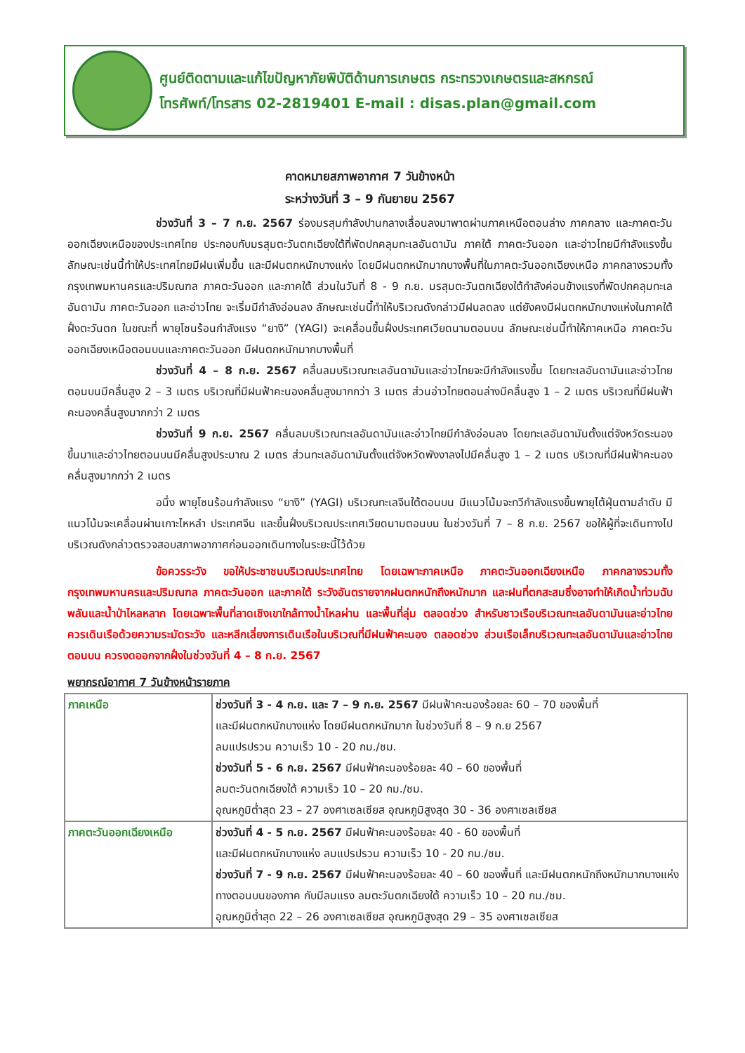ศูนย์ติดตามและแก้ไขปัญหาภัยพิบัติด้านการเกษตร กระทรวงเกษตรและสหกรณ์
โทรศัพท์/โทรสาร 02-2819401 E-mail : disas.plan@gmail.com
คาดหมายสภาพอากาศ 7 วันข้างหน้า
ระหว่างวันที่ 3 – 9 กันยายน 2567
ช่วงวันที่ 3 – 7 ก.ย. 2567 ร่องมรสุมกำลังปานกลางเลื่อนลงมาพาดผ่านภาคเหนือตอนล่าง ภาคกลาง และภาคตะวันออกเฉียงเหนือของประเทศไทย ประกอบกับมรสุมตะวันตกเฉียงใต้ที่พัดปกคลุมทะเลอันดามัน ภาคใต้ ภาคตะวันออก และอ่าวไทยมีกำลังแรงขึ้น ลักษณะเช่นนี้ทำให้ประเทศไทยมีฝนเพิ่มขึ้น และมีฝนตกหนักบางแห่ง โดยมีฝนตกหนักมากบางพื้นที่ในภาคตะวันออกเฉียงเหนือ ภาคกลางรวมทั้งกรุงเทพมหานครและปริมณฑล ภาคตะวันออก และภาคใต้ ส่วนในวันที่ 8 - 9 ก.ย. มรสุมตะวันตกเฉียงใต้กำลังค่อนข้างแรงที่พัดปกคลุมทะเลอันดามัน ภาคตะวันออก และอ่าวไทย จะเริ่มมีกำลังอ่อนลง ลักษณะเช่นนี้ทำให้บริเวณดังกล่าวมีฝนลดลง แต่ยังคงมีฝนตกหนักบางแห่งในภาคใต้ฝั่งตะวันตก ในขณะที่ พายุโซนร้อนกำลังแรง “ยางิ” (YAGI) จะเคลื่อนขึ้นฝั่งประเทศเวียดนามตอนบน ลักษณะเช่นนี้ทำให้ภาคเหนือ ภาคตะวันออกเฉียงเหนือตอนบนและภาคตะวันออก มีฝนตกหนักมากบางพื้นที่
ช่วงวันที่ 4 – 8 ก.ย. 2567 คลื่นลมบริเวณทะเลอันดามันและอ่าวไทยจะมีกำลังแรงขึ้น โดยทะเลอันดามันและอ่าวไทยตอนบนมีคลื่นสูง 2 – 3 เมตร บริเวณที่มีฝนฟ้าคะนองคลื่นสูงมากกว่า 3 เมตร ส่วนอ่าวไทยตอนล่างมีคลื่นสูง 1 – 2 เมตร บริเวณที่มีฝนฟ้าคะนองคลื่นสูงมากกว่า 2 เมตร
ช่วงวันที่ 9 ก.ย. 2567 คลื่นลมบริเวณทะเลอันดามันและอ่าวไทยมีกำลังอ่อนลง โดยทะเลอันดามันตั้งแต่จังหวัดระนองขึ้นมาและอ่าวไทยตอนบนมีคลื่นสูงประมาณ 2 เมตร ส่วนทะเลอันดามันตั้งแต่จังหวัดพังงาลงไปมีคลื่นสูง 1 – 2 เมตร บริเวณที่มีฝนฟ้าคะนองคลื่นสูงมากกว่า 2 เมตร
อนึ่ง พายุโซนร้อนกำลังแรง “ยางิ” (YAGI) บริเวณทะเลจีนใต้ตอนบน มีแนวโน้มจะทวีกำลังแรงขึ้นพายุไต้ฝุ่นตามลำดับ มีแนวโน้มจะเคลื่อนผ่านเกาะไหหลำ ประเทศจีน และขึ้นฝั่งบริเวณประเทศเวียดนามตอนบน ในช่วงวันที่ 7 – 8 ก.ย. 2567 ขอให้ผู้ที่จะเดินทางไปบริเวณดังกล่าวตรวจสอบสภาพอากาศก่อนออกเดินทางในระยะนี้ไว้ด้วย
ข้อควรระวัง ขอให้ประชาชนบริเวณประเทศไทย โดยเฉพาะภาคเหนือ ภาคตะวันออกเฉียงเหนือ ภาคกลางรวมทั้งกรุงเทพมหานครและปริมณฑล ภาคตะวันออก และภาคใต้ ระวังอันตรายจากฝนตกหนักถึงหนักมาก และฝนที่ตกสะสมซึ่งอาจทำให้เกิดน้ำท่วมฉับพลันและน้ำป่าไหลหลาก โดยเฉพาะพื้นที่ลาดเชิงเขาใกล้ทางน้ำไหลผ่าน และพื้นที่ลุ่ม ตลอดช่วง สำหรับชาวเรือบริเวณทะเลอันดามันและอ่าวไทยควรเดินเรือด้วยความระมัดระวัง และหลีกเลี่ยงการเดินเรือในบริเวณที่มีฝนฟ้าคะนอง ตลอดช่วง ส่วนเรือเล็กบริเวณทะเลอันดามันและอ่าวไทยตอนบน ควรงดออกจากฝั่งในช่วงวันที่ 4 – 8 ก.ย. 2567
พยากรณ์อากาศ 7 วันข้างหน้ารายภาค
| ภาคเหนือ | ช่วงวันที่ 3 - 4 ก.ย. และ 7 – 9 ก.ย. 2567 มีฝนฟ้าคะนองร้อยละ 60 – 70 ของพื้นที่ และมีฝนตกหนักบางแห่ง โดยมีฝนตกหนักมาก ในช่วงวันที่ 8 – 9 ก.ย 2567 ลมแปรปรวน ความเร็ว 10 - 20 กม./ชม. ช่วงวันที่ 5 - 6 ก.ย. 2567 มีฝนฟ้าคะนองร้อยละ 40 – 60 ของพื้นที่ ลมตะวันตกเฉียงใต้ ความเร็ว 10 – 20 กม./ชม. อุณหภูมิต่ำสุด 23 – 27 องศาเซลเซียส อุณหภูมิสูงสุด 30 - 36 องศาเซลเซียส |
| ภาคตะวันออกเฉียงเหนือ | ช่วงวันที่ 4 - 5 ก.ย. 2567 มีฝนฟ้าคะนองร้อยละ 40 - 60 ของพื้นที่ และมีฝนตกหนักบางแห่ง ลมแปรปรวน ความเร็ว 10 - 20 กม./ชม. ช่วงวันที่ 7 - 9 ก.ย. 2567 มีฝนฟ้าคะนองร้อยละ 40 – 60 ของพื้นที่ และมีฝนตกหนักถึงหนักมากบางแห่งทางตอนบนของภาค กับมีลมแรง ลมตะวันตกเฉียงใต้ ความเร็ว 10 – 20 กม./ชม. อุณหภูมิต่ำสุด 22 – 26 องศาเซลเซียส อุณหภูมิสูงสุด 29 – 35 องศาเซลเซียส |